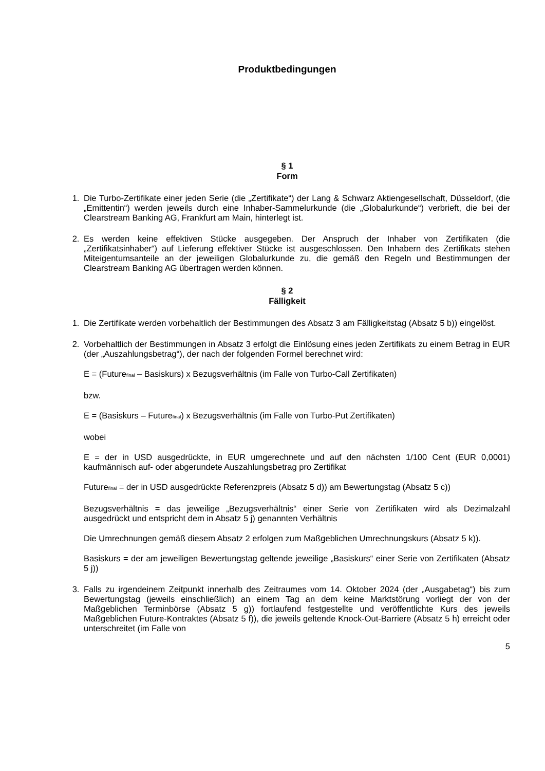Produktbedingungen
§ 1
Form
1. Die Turbo-Zertifikate einer jeden Serie (die „Zertifikate“) der Lang & Schwarz Aktiengesellschaft, Düsseldorf, (die „Emittentin“) werden jeweils durch eine Inhaber-Sammelurkunde (die „Globalurkunde“) verbrieft, die bei der Clearstream Banking AG, Frankfurt am Main, hinterlegt ist.
2. Es werden keine effektiven Stücke ausgegeben. Der Anspruch der Inhaber von Zertifikaten (die „Zertifikatsinhaber“) auf Lieferung effektiver Stücke ist ausgeschlossen. Den Inhabern des Zertifikats stehen Miteigentumsanteile an der jeweiligen Globalurkunde zu, die gemäß den Regeln und Bestimmungen der Clearstream Banking AG übertragen werden können.
§ 2
Fälligkeit
1. Die Zertifikate werden vorbehaltlich der Bestimmungen des Absatz 3 am Fälligkeitstag (Absatz 5 b)) eingelöst.
2. Vorbehaltlich der Bestimmungen in Absatz 3 erfolgt die Einlösung eines jeden Zertifikats zu einem Betrag in EUR (der „Auszahlungsbetrag“), der nach der folgenden Formel berechnet wird:
E = (Future<sub>final</sub> – Basiskurs) x Bezugsverhältnis (im Falle von Turbo-Call Zertifikaten)
bzw.
E = (Basiskurs – Future<sub>final</sub>) x Bezugsverhältnis (im Falle von Turbo-Put Zertifikaten)
wobei
E = der in USD ausgedrückte, in EUR umgerechnete und auf den nächsten 1/100 Cent (EUR 0,0001) kaufmännisch auf- oder abgerundete Auszahlungsbetrag pro Zertifikat
Future<sub>final</sub> = der in USD ausgedrückte Referenzpreis (Absatz 5 d)) am Bewertungstag (Absatz 5 c))
Bezugsverhältnis = das jeweilige „Bezugsverhältnis“ einer Serie von Zertifikaten wird als Dezimalzahl ausgedrückt und entspricht dem in Absatz 5 j) genannten Verhältnis
Die Umrechnungen gemäß diesem Absatz 2 erfolgen zum Maßgeblichen Umrechnungskurs (Absatz 5 k)).
Basiskurs = der am jeweiligen Bewertungstag geltende jeweilige „Basiskurs“ einer Serie von Zertifikaten (Absatz 5 j))
3. Falls zu irgendeinem Zeitpunkt innerhalb des Zeitraumes vom 14. Oktober 2024 (der „Ausgabetag“) bis zum Bewertungstag (jeweils einschließlich) an einem Tag an dem keine Marktstörung vorliegt der von der Maßgeblichen Terminbörse (Absatz 5 g)) fortlaufend festgestellte und veröffentlichte Kurs des jeweils Maßgeblichen Future-Kontraktes (Absatz 5 f)), die jeweils geltende Knock-Out-Barriere (Absatz 5 h) erreicht oder unterschreitet (im Falle von
5